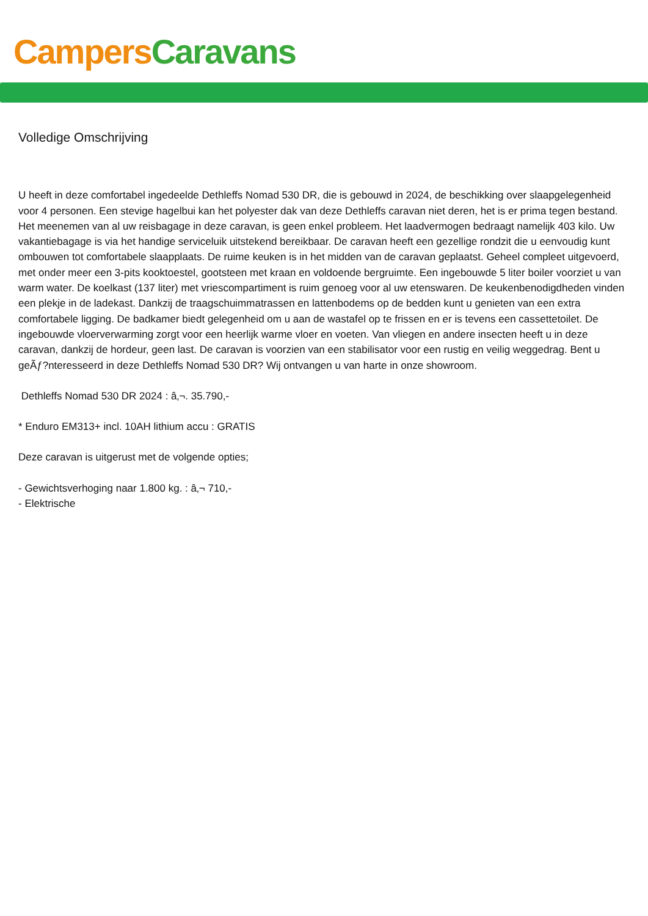Campers Caravans
Volledige Omschrijving
U heeft in deze comfortabel ingedeelde Dethleffs Nomad 530 DR, die is gebouwd in 2024, de beschikking over slaapgelegenheid voor 4 personen. Een stevige hagelbui kan het polyester dak van deze Dethleffs caravan niet deren, het is er prima tegen bestand. Het meenemen van al uw reisbagage in deze caravan, is geen enkel probleem. Het laadvermogen bedraagt namelijk 403 kilo. Uw vakantiebagage is via het handige serviceluik uitstekend bereikbaar. De caravan heeft een gezellige rondzit die u eenvoudig kunt ombouwen tot comfortabele slaapplaats. De ruime keuken is in het midden van de caravan geplaatst. Geheel compleet uitgevoerd, met onder meer een 3-pits kooktoestel, gootsteen met kraan en voldoende bergruimte. Een ingebouwde 5 liter boiler voorziet u van warm water. De koelkast (137 liter) met vriescompartiment is ruim genoeg voor al uw etenswaren. De keukenbenodigdheden vinden een plekje in de ladekast. Dankzij de traagschuimmatrassen en lattenbodems op de bedden kunt u genieten van een extra comfortabele ligging. De badkamer biedt gelegenheid om u aan de wastafel op te frissen en er is tevens een cassettetoilet. De ingebouwde vloerverwarming zorgt voor een heerlijk warme vloer en voeten. Van vliegen en andere insecten heeft u in deze caravan, dankzij de hordeur, geen last. De caravan is voorzien van een stabilisator voor een rustig en veilig weggedrag. Bent u geÃƒ?nteresseerd in deze Dethleffs Nomad 530 DR? Wij ontvangen u van harte in onze showroom.
Dethleffs Nomad 530 DR 2024 : â‚¬. 35.790,-
* Enduro EM313+ incl. 10AH lithium accu : GRATIS
Deze caravan is uitgerust met de volgende opties;
- Gewichtsverhoging naar 1.800 kg. : â‚¬ 710,-
- Elektrische